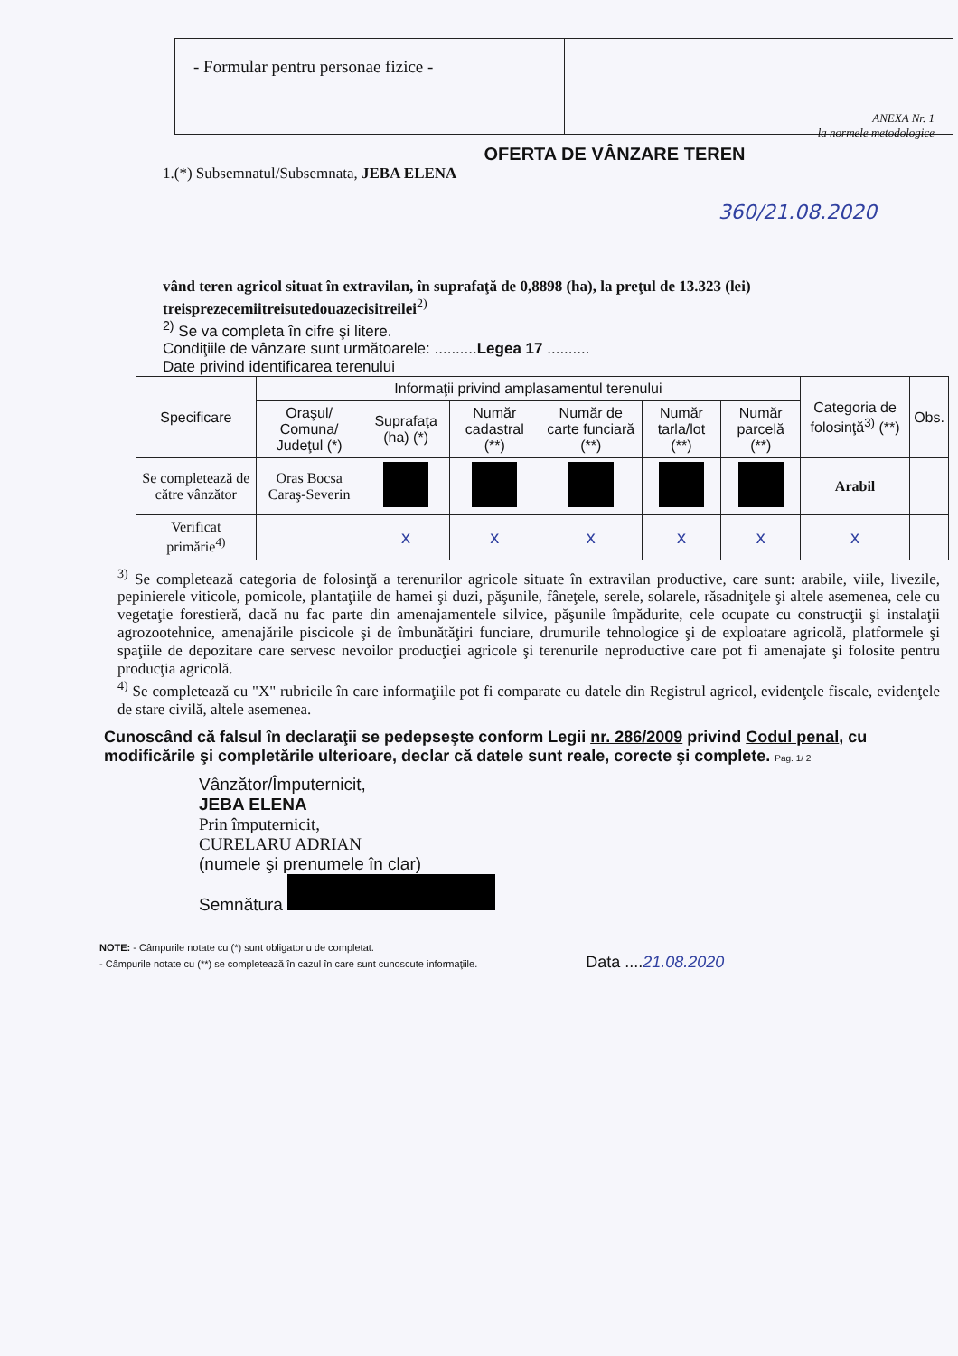- Formular pentru personae fizice -
ANEXA Nr. 1
la normele metodologice
OFERTA DE VÂNZARE TEREN
1.(*) Subsemnatul/Subsemnata, JEBA ELENA
360/21.08.2020
vând teren agricol situat în extravilan, în suprafaţă de 0,8898 (ha), la preţul de 13.323 (lei) treisprezecemiitreisutedouazecisitreilei<sup>2)</sup>
<sup>2)</sup> Se va completa în cifre şi litere.
Condiţiile de vânzare sunt următoarele: ..........Legea 17 ..........
Date privind identificarea terenului
| Specificare | Informaţii privind amplasamentul terenului | | | | | | Categoria de folosinţă<sup>3)</sup> (**) | Obs. |
| --- | --- | --- | --- | --- | --- | --- | --- | --- |
| | Oraşul/ Comuna/ Judeţul (*) | Suprafaţa (ha) (*) | Număr cadastral (**) | Număr de carte funciară (**) | Număr tarla/lot (**) | Număr parcelă (**) | | |
| Se completează de către vânzător | Oras Bocsa Caraş-Severin | | | | | | Arabil | |
| Verificat primărie<sup>4)</sup> | | x | x | x | x | x | x | |
<sup>3)</sup> Se completează categoria de folosinţă a terenurilor agricole situate în extravilan productive, care sunt: arabile, viile, livezile, pepinierele viticole, pomicole, plantaţiile de hamei şi duzi, păşunile, fâneţele, serele, solarele, răsadniţele şi altele asemenea, cele cu vegetaţie forestieră, dacă nu fac parte din amenajamentele silvice, păşunile împădurite, cele ocupate cu construcţii şi instalaţii agrozootehnice, amenajările piscicole şi de îmbunătăţiri funciare, drumurile tehnologice şi de exploatare agricolă, platformele şi spaţiile de depozitare care servesc nevoilor producţiei agricole şi terenurile neproductive care pot fi amenajate şi folosite pentru producţia agricolă.
<sup>4)</sup> Se completează cu "X" rubricile în care informaţiile pot fi comparate cu datele din Registrul agricol, evidenţele fiscale, evidenţele de stare civilă, altele asemenea.
Cunoscând că falsul în declaraţii se pedepseşte conform Legii nr. 286/2009 privind Codul penal, cu modificările şi completările ulterioare, declar că datele sunt reale, corecte şi complete. Pag. 1/ 2
Vânzător/Împuternicit,
JEBA ELENA
Prin împuternicit,
CURELARU ADRIAN
(numele şi prenumele în clar)
Semnătura
NOTE: - Câmpurile notate cu (*) sunt obligatoriu de completat.
- Câmpurile notate cu (**) se completează în cazul în care sunt cunoscute informaţiile. Data ....21.08.2020